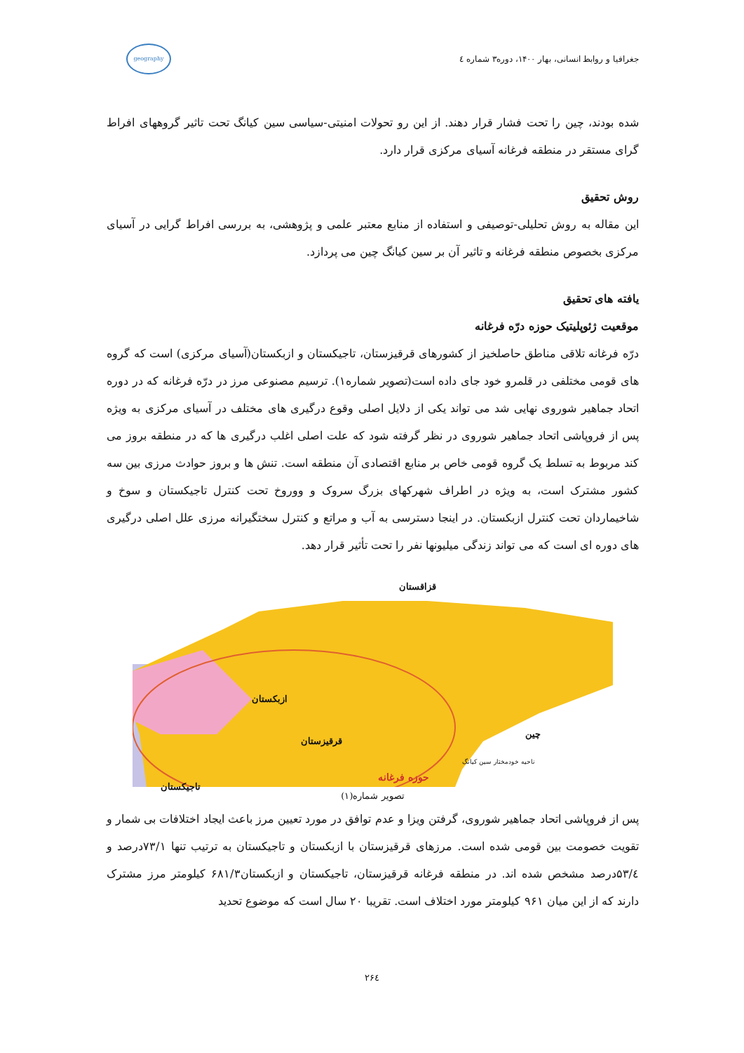جغرافیا و روابط انسانی، بهار ۱۴۰۰، دوره۳ شماره ٤
geography
شده بودند، چین را تحت فشار قرار دهند. از این رو تحولات امنیتی-سیاسی سین کیانگ تحت تاثیر گروههای افراط گرای مستقر در منطقه فرغانه آسیای مرکزی قرار دارد.
روش تحقیق
این مقاله به روش تحلیلی-توصیفی و استفاده از منابع معتبر علمی و پژوهشی، به بررسی افراط گرایی در آسیای مرکزی بخصوص منطقه فرغانه و تاثیر آن بر سین کیانگ چین می پردازد.
یافته های تحقیق
موقعیت ژئوپلیتیک حوزه درّه فرغانه
درّه فرغانه تلاقی مناطق حاصلخیز از کشورهای قرقیزستان، تاجیکستان و ازبکستان(آسیای مرکزی) است که گروه های قومی مختلفی در قلمرو خود جای داده است(تصویر شماره۱). ترسیم مصنوعی مرز در درّه فرغانه که در دوره اتحاد جماهیر شوروی نهایی شد می تواند یکی از دلایل اصلی وقوع درگیری های مختلف در آسیای مرکزی به ویژه پس از فروپاشی اتحاد جماهیر شوروی در نظر گرفته شود که علت اصلی اغلب درگیری ها که در منطقه بروز می کند مربوط به تسلط یک گروه قومی خاص بر منابع اقتصادی آن منطقه است. تنش ها و بروز حوادث مرزی بین سه کشور مشترک است، به ویژه در اطراف شهرکهای بزرگ سروک و ووروخ تحت کنترل تاجیکستان و سوخ و شاخیماردان تحت کنترل ازبکستان. در اینجا دسترسی به آب و مراتع و کنترل سختگیرانه مرزی علل اصلی درگیری های دوره ای است که می تواند زندگی میلیونها نفر را تحت تأثیر قرار دهد.
قزاقستان
ازبکستان
قرقیزستان
تاجیکستان
چین
ناحیه خودمختار سین کیانگ
حوزه فرغانه
تصویر شماره(۱)
پس از فروپاشی اتحاد جماهیر شوروی، گرفتن ویزا و عدم توافق در مورد تعیین مرز باعث ایجاد اختلافات بی شمار و تقویت خصومت بین قومی شده است. مرزهای قرقیزستان با ازبکستان و تاجیکستان به ترتیب تنها ۷۳/۱درصد و ۵۳/٤درصد مشخص شده اند. در منطقه فرغانه قرقیزستان، تاجیکستان و ازبکستان۶۸۱/۳ کیلومتر مرز مشترک دارند که از این میان ۹۶۱ کیلومتر مورد اختلاف است. تقریبا ۲۰ سال است که موضوع تحدید
۲۶٤